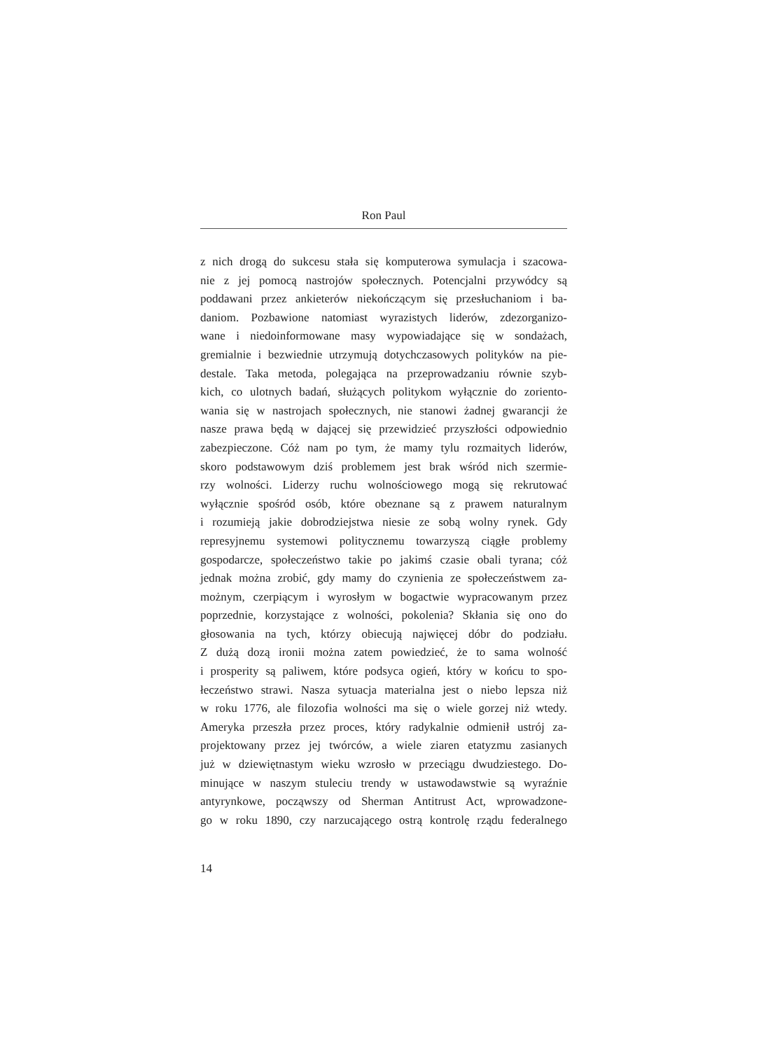Ron Paul
z nich drogą do sukcesu stała się komputerowa symulacja i szacowa-
nie z jej pomocą nastrojów społecznych. Potencjalni przywódcy są
poddawani przez ankieterów niekończącym się przesłuchaniom i ba-
daniom. Pozbawione natomiast wyrazistych liderów, zdezorganizo-
wane i niedoinformowane masy wypowiadające się w sondażach,
gremialnie i bezwiednie utrzymują dotychczasowych polityków na pie-
destale. Taka metoda, polegająca na przeprowadzaniu równie szyb-
kich, co ulotnych badań, służących politykom wyłącznie do zoriento-
wania się w nastrojach społecznych, nie stanowi żadnej gwarancji że
nasze prawa będą w dającej się przewidzieć przyszłości odpowiednio
zabezpieczone. Cóż nam po tym, że mamy tylu rozmaitych liderów,
skoro podstawowym dziś problemem jest brak wśród nich szermie-
rzy wolności. Liderzy ruchu wolnościowego mogą się rekrutować
wyłącznie spośród osób, które obeznane są z prawem naturalnym
i rozumieją jakie dobrodziejstwa niesie ze sobą wolny rynek. Gdy
represyjnemu systemowi politycznemu towarzyszą ciągłe problemy
gospodarcze, społeczeństwo takie po jakimś czasie obali tyrana; cóż
jednak można zrobić, gdy mamy do czynienia ze społeczeństwem za-
możnym, czerpiącym i wyrosłym w bogactwie wypracowanym przez
poprzednie, korzystające z wolności, pokolenia? Skłania się ono do
głosowania na tych, którzy obiecują najwięcej dóbr do podziału.
Z dużą dozą ironii można zatem powiedzieć, że to sama wolność
i prosperity są paliwem, które podsyca ogień, który w końcu to spo-
łeczeństwo strawi. Nasza sytuacja materialna jest o niebo lepsza niż
w roku 1776, ale filozofia wolności ma się o wiele gorzej niż wtedy.
Ameryka przeszła przez proces, który radykalnie odmienił ustrój za-
projektowany przez jej twórców, a wiele ziaren etatyzmu zasianych
już w dziewiętnastym wieku wzrosło w przeciągu dwudziestego. Do-
minujące w naszym stuleciu trendy w ustawodawstwie są wyraźnie
antyrynkowe, począwszy od Sherman Antitrust Act, wprowadzone-
go w roku 1890, czy narzucającego ostrą kontrolę rządu federalnego
14